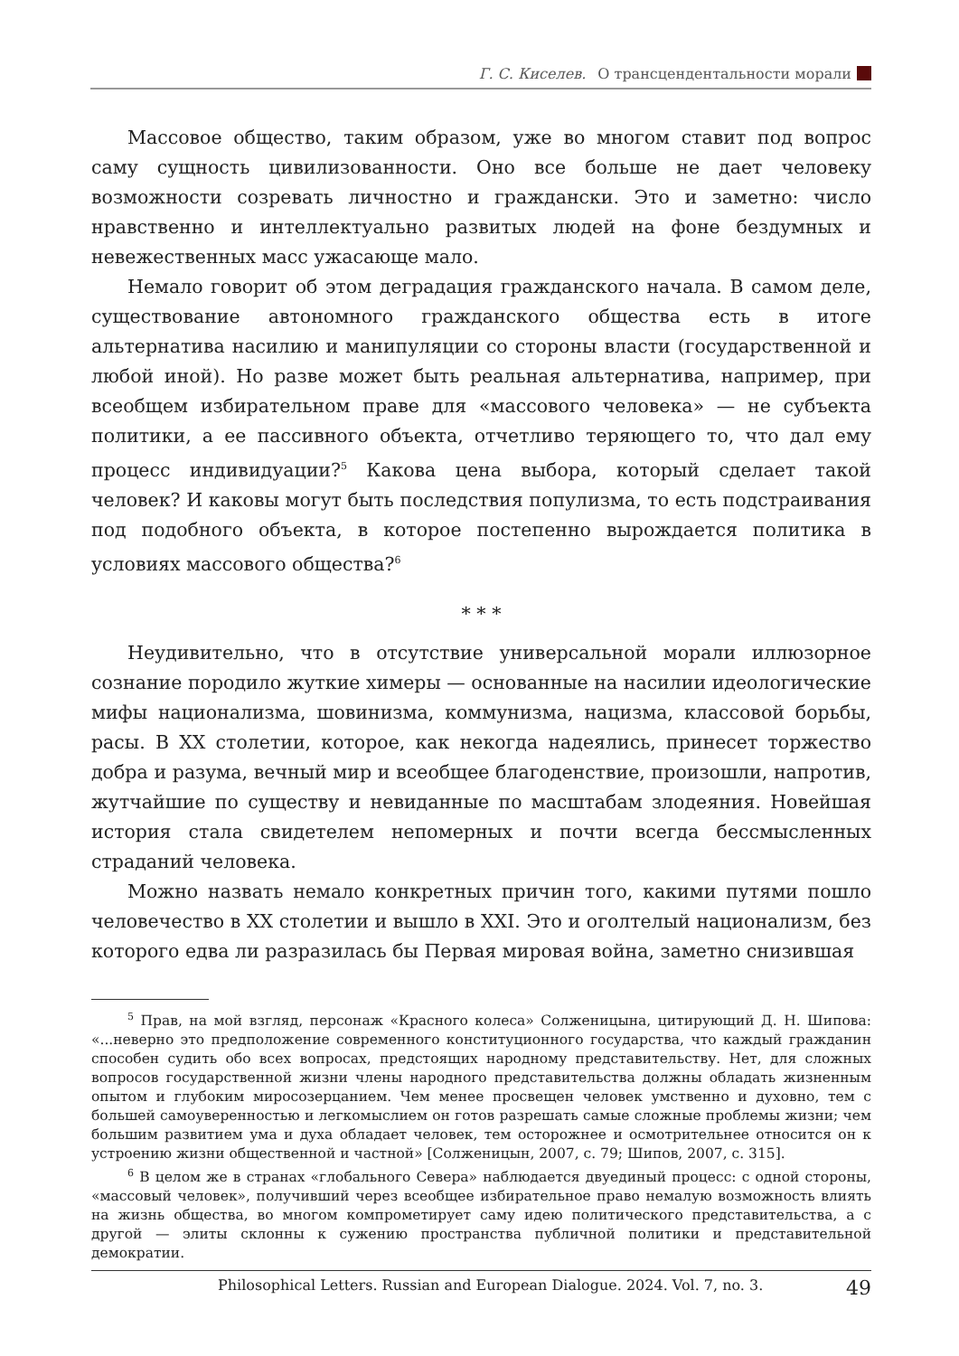Г. С. Киселев. О трансцендентальности морали
Массовое общество, таким образом, уже во многом ставит под вопрос саму сущность цивилизованности. Оно все больше не дает человеку возможности созревать личностно и граждански. Это и заметно: число нравственно и интеллектуально развитых людей на фоне бездумных и невежественных масс ужасающе мало.
Немало говорит об этом деградация гражданского начала. В самом деле, существование автономного гражданского общества есть в итоге альтернатива насилию и манипуляции со стороны власти (государственной и любой иной). Но разве может быть реальная альтернатива, например, при всеобщем избирательном праве для «массового человека» — не субъекта политики, а ее пассивного объекта, отчетливо теряющего то, что дал ему процесс индивидуации?<sup>5</sup> Какова цена выбора, который сделает такой человек? И каковы могут быть последствия популизма, то есть подстраивания под подобного объекта, в которое постепенно вырождается политика в условиях массового общества?<sup>6</sup>
* * *
Неудивительно, что в отсутствие универсальной морали иллюзорное сознание породило жуткие химеры — основанные на насилии идеологические мифы национализма, шовинизма, коммунизма, нацизма, классовой борьбы, расы. В XX столетии, которое, как некогда надеялись, принесет торжество добра и разума, вечный мир и всеобщее благоденствие, произошли, напротив, жутчайшие по существу и невиданные по масштабам злодеяния. Новейшая история стала свидетелем непомерных и почти всегда бессмысленных страданий человека.
Можно назвать немало конкретных причин того, какими путями пошло человечество в XX столетии и вышло в XXI. Это и оголтелый национализм, без которого едва ли разразилась бы Первая мировая война, заметно снизившая
<sup>5</sup> Прав, на мой взгляд, персонаж «Красного колеса» Солженицына, цитирующий Д. Н. Шипова: «...неверно это предположение современного конституционного государства, что каждый гражданин способен судить обо всех вопросах, предстоящих народному представительству. Нет, для сложных вопросов государственной жизни члены народного представительства должны обладать жизненным опытом и глубоким миросозерцанием. Чем менее просвещен человек умственно и духовно, тем с большей самоуверенностью и легкомыслием он готов разрешать самые сложные проблемы жизни; чем большим развитием ума и духа обладает человек, тем осторожнее и осмотрительнее относится он к устроению жизни общественной и частной» [Солженицын, 2007, с. 79; Шипов, 2007, с. 315].
<sup>6</sup> В целом же в странах «глобального Севера» наблюдается двуединый процесс: с одной стороны, «массовый человек», получивший через всеобщее избирательное право немалую возможность влиять на жизнь общества, во многом компрометирует саму идею политического представительства, а с другой — элиты склонны к сужению пространства публичной политики и представительной демократии.
Philosophical Letters. Russian and European Dialogue. 2024. Vol. 7, no. 3. 49